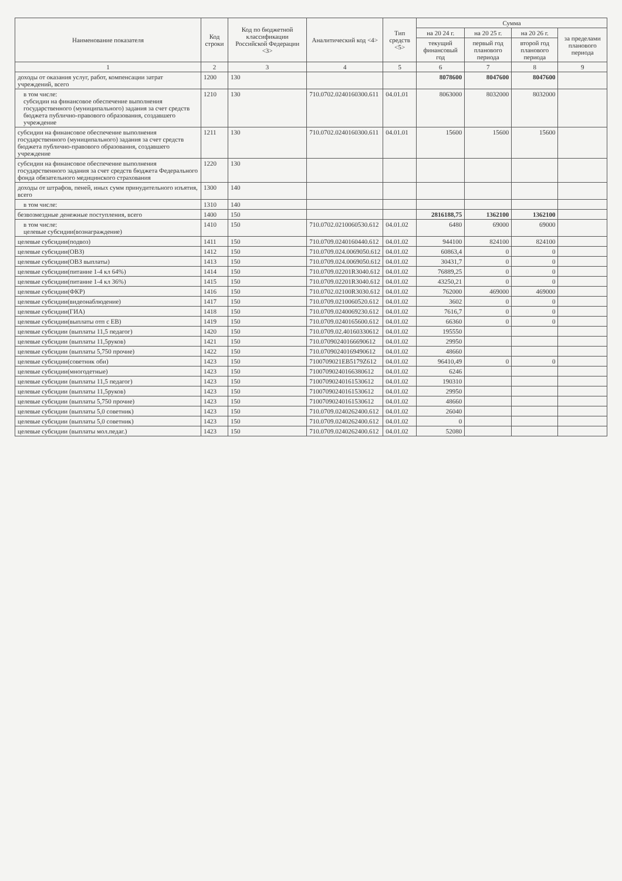| Наименование показателя | Код строки | Код по бюджетной классификации Российской Федерации <3> | Аналитический код <4> | Тип средств <5> | Сумма | | | |
| --- | --- | --- | --- | --- | --- | --- | --- | --- |
| | | | | | на 20 24 г. | на 20 25 г. | на 20 26 г. | за пределами планового периода |
| | | | | | текущий финансовый год | первый год планового периода | второй год планового периода | |
| 1 | 2 | 3 | 4 | 5 | 6 | 7 | 8 | 9 |
| доходы от оказания услуг, работ, компенсации затрат учреждений, всего | 1200 | 130 | | | 8078600 | 8047600 | 8047600 | |
| в том числе: субсидии на финансовое обеспечение выполнения государственного (муниципального) задания за счет средств бюджета публично-правового образования, создавшего учреждение | 1210 | 130 | 710.0702.0240160300.611 | 04.01.01 | 8063000 | 8032000 | 8032000 | |
| субсидии на финансовое обеспечение выполнения государственного (муниципального) задания за счет средств бюджета публично-правового образования, создавшего учреждение | 1211 | 130 | 710.0702.0240160300.611 | 04.01.01 | 15600 | 15600 | 15600 | |
| субсидии на финансовое обеспечение выполнения государственного задания за счет средств бюджета Федерального фонда обязательного медицинского страхования | 1220 | 130 | | | | | | |
| доходы от штрафов, пеней, иных сумм принудительного изъятия, всего | 1300 | 140 | | | | | | |
| в том числе: | 1310 | 140 | | | | | | |
| безвозмездные денежные поступления, всего | 1400 | 150 | | | 2816188,75 | 1362100 | 1362100 | |
| в том числе: целевые субсидии(вознаграждение) | 1410 | 150 | 710.0702.0210060530.612 | 04.01.02 | 6480 | 69000 | 69000 | |
| целевые субсидии(подвоз) | 1411 | 150 | 710.0709.0240160440.612 | 04.01.02 | 944100 | 824100 | 824100 | |
| целевые субсидии(ОВЗ) | 1412 | 150 | 710.0709.024.0069050.612 | 04.01.02 | 60863,4 | 0 | 0 | |
| целевые субсидии(ОВЗ выплаты) | 1413 | 150 | 710.0709.024.0069050.612 | 04.01.02 | 30431,7 | 0 | 0 | |
| целевые субсидии(питание 1-4 кл 64%) | 1414 | 150 | 710.0709.02201R3040.612 | 04.01.02 | 76889,25 | 0 | 0 | |
| целевые субсидии(питание 1-4 кл 36%) | 1415 | 150 | 710.0709.02201R3040.612 | 04.01.02 | 43250,21 | 0 | 0 | |
| целевые субсидии(ФКР) | 1416 | 150 | 710.0702.02100R3030.612 | 04.01.02 | 762000 | 469000 | 469000 | |
| целевые субсидии(видеонаблюдение) | 1417 | 150 | 710.0709.0210060520.612 | 04.01.02 | 3602 | 0 | 0 | |
| целевые субсидии(ГИА) | 1418 | 150 | 710.0709.0240069230.612 | 04.01.02 | 7616,7 | 0 | 0 | |
| целевые субсидии(выплаты отп с ЕВ) | 1419 | 150 | 710.0709.0240165600.612 | 04.01.02 | 66360 | 0 | 0 | |
| целевые субсидии (выплаты 11,5 педагог) | 1420 | 150 | 710.0709.02.40160330612 | 04.01.02 | 195550 | | | |
| целевые субсидии (выплаты 11,5руков) | 1421 | 150 | 710.07090240166690612 | 04.01.02 | 29950 | | | |
| целевые субсидии (выплаты 5,750 прочие) | 1422 | 150 | 710.07090240169490612 | 04.01.02 | 48660 | | | |
| целевые субсидии(советник оби) | 1423 | 150 | 7100709021EB5179Z612 | 04.01.02 | 96410,49 | 0 | 0 | |
| целевые субсидии(многодетные) | 1423 | 150 | 71007090240166380612 | 04.01.02 | 6246 | | | |
| целевые субсидии (выплаты 11,5 педагог) | 1423 | 150 | 71007090240161530612 | 04.01.02 | 190310 | | | |
| целевые субсидии (выплаты 11,5руков) | 1423 | 150 | 71007090240161530612 | 04.01.02 | 29950 | | | |
| целевые субсидии (выплаты 5,750 прочие) | 1423 | 150 | 71007090240161530612 | 04.01.02 | 48660 | | | |
| целевые субсидии (выплаты 5,0 советник) | 1423 | 150 | 710.0709.0240262400.612 | 04.01.02 | 26040 | | | |
| целевые субсидии (выплаты 5,0 советник) | 1423 | 150 | 710.0709.0240262400.612 | 04.01.02 | 0 | | | |
| целевые субсидии (выплаты мол.педаг.) | 1423 | 150 | 710.0709.0240262400.612 | 04.01.02 | 52080 | | | |